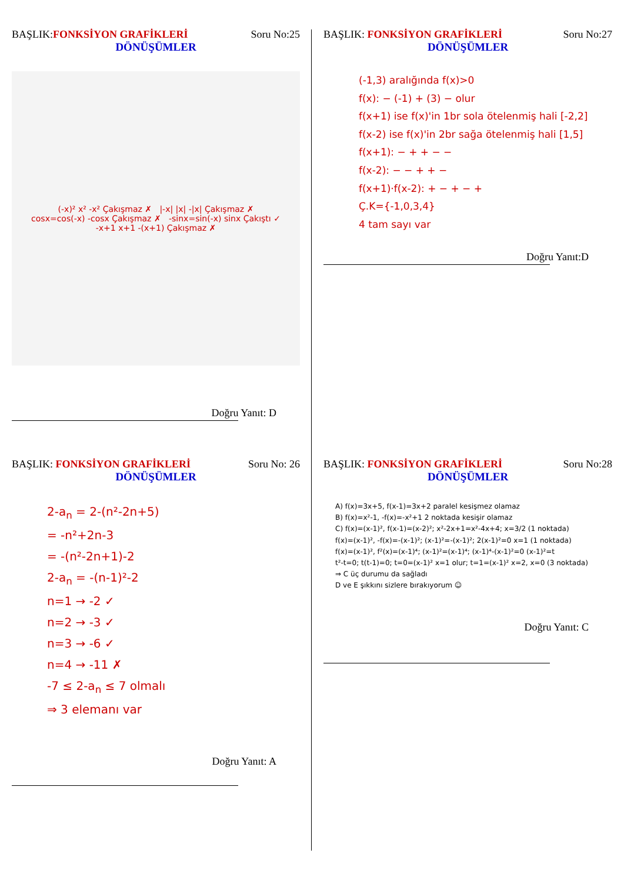BAŞLIK:FONKSİYON GRAFİKLERİ Soru No:25
DÖNÜŞÜMLER
(-x)² x² -x² Çakışmaz ✗ |-x| |x| -|x| Çakışmaz ✗
cosx=cos(-x) -cosx Çakışmaz ✗ -sinx=sin(-x) sinx Çakıştı ✓
-x+1 x+1 -(x+1) Çakışmaz ✗
Doğru Yanıt: D
BAŞLIK: FONKSİYON GRAFİKLERİ Soru No:27
DÖNÜŞÜMLER
(-1,3) aralığında f(x)>0
f(x): − (-1) + (3) − olur
f(x+1) ise f(x)'in 1br sola ötelenmiş hali [-2,2]
f(x-2) ise f(x)'in 2br sağa ötelenmiş hali [1,5]
f(x+1): − + + − −
f(x-2): − − + + −
f(x+1)·f(x-2): + − + − +
Ç.K={-1,0,3,4}
4 tam sayı var
Doğru Yanıt:D
BAŞLIK: FONKSİYON GRAFİKLERİ Soru No: 26
DÖNÜŞÜMLER
2-a<sub>n</sub> = 2-(n²-2n+5)
= -n²+2n-3
= -(n²-2n+1)-2
2-a<sub>n</sub> = -(n-1)²-2
n=1 → -2 ✓
n=2 → -3 ✓
n=3 → -6 ✓
n=4 → -11 ✗
-7 ≤ 2-a<sub>n</sub> ≤ 7 olmalı
⇒ 3 elemanı var
Doğru Yanıt: A
BAŞLIK: FONKSİYON GRAFİKLERİ Soru No:28
DÖNÜŞÜMLER
A) f(x)=3x+5, f(x-1)=3x+2 paralel kesişmez olamaz
B) f(x)=x²-1, -f(x)=-x²+1 2 noktada kesişir olamaz
C) f(x)=(x-1)², f(x-1)=(x-2)²; x²-2x+1=x²-4x+4; x=3/2 (1 noktada)
f(x)=(x-1)², -f(x)=-(x-1)²; (x-1)²=-(x-1)²; 2(x-1)²=0 x=1 (1 noktada)
f(x)=(x-1)², f²(x)=(x-1)⁴; (x-1)²=(x-1)⁴; (x-1)⁴-(x-1)²=0 (x-1)²=t
t²-t=0; t(t-1)=0; t=0=(x-1)² x=1 olur; t=1=(x-1)² x=2, x=0 (3 noktada)
⇒ C üç durumu da sağladı
D ve E şıkkını sizlere bırakıyorum ☺
Doğru Yanıt: C